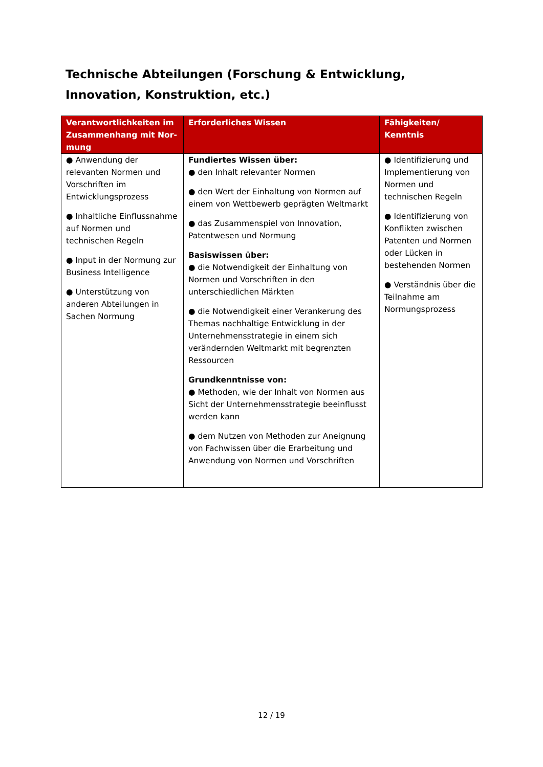Technische Abteilungen (Forschung & Entwicklung, Innovation, Konstruktion, etc.)
| Verantwortlichkeiten im Zusammenhang mit Nor­mung | Erforderliches Wissen | Fähigkeiten/ Kenntnis |
| --- | --- | --- |
| ● Anwendung der relevanten Normen und Vorschriften im Entwicklungsprozess ● Inhaltliche Einflussnahme auf Normen und technischen Regeln ● Input in der Normung zur Business Intelligence ● Unterstützung von anderen Abteilungen in Sachen Normung | Fundiertes Wissen über: ● den Inhalt relevanter Normen ● den Wert der Einhaltung von Normen auf einem von Wettbewerb geprägten Weltmarkt ● das Zusammenspiel von Innovation, Patentwesen und Normung Basiswissen über: ● die Notwendigkeit der Einhaltung von Normen und Vorschriften in den unterschiedlichen Märkten ● die Notwendigkeit einer Verankerung des Themas nachhaltige Entwicklung in der Unternehmensstrategie in einem sich verändernden Weltmarkt mit begrenzten Ressourcen Grundkenntnisse von: ● Methoden, wie der Inhalt von Normen aus Sicht der Unternehmensstrategie beeinflusst werden kann ● dem Nutzen von Methoden zur Aneignung von Fachwissen über die Erarbeitung und Anwendung von Normen und Vorschriften | ● Identifizierung und Implementierung von Normen und technischen Regeln ● Identifizierung von Konflikten zwischen Patenten und Normen oder Lücken in bestehenden Normen ● Verständnis über die Teilnahme am Normungsprozess |
12 / 19